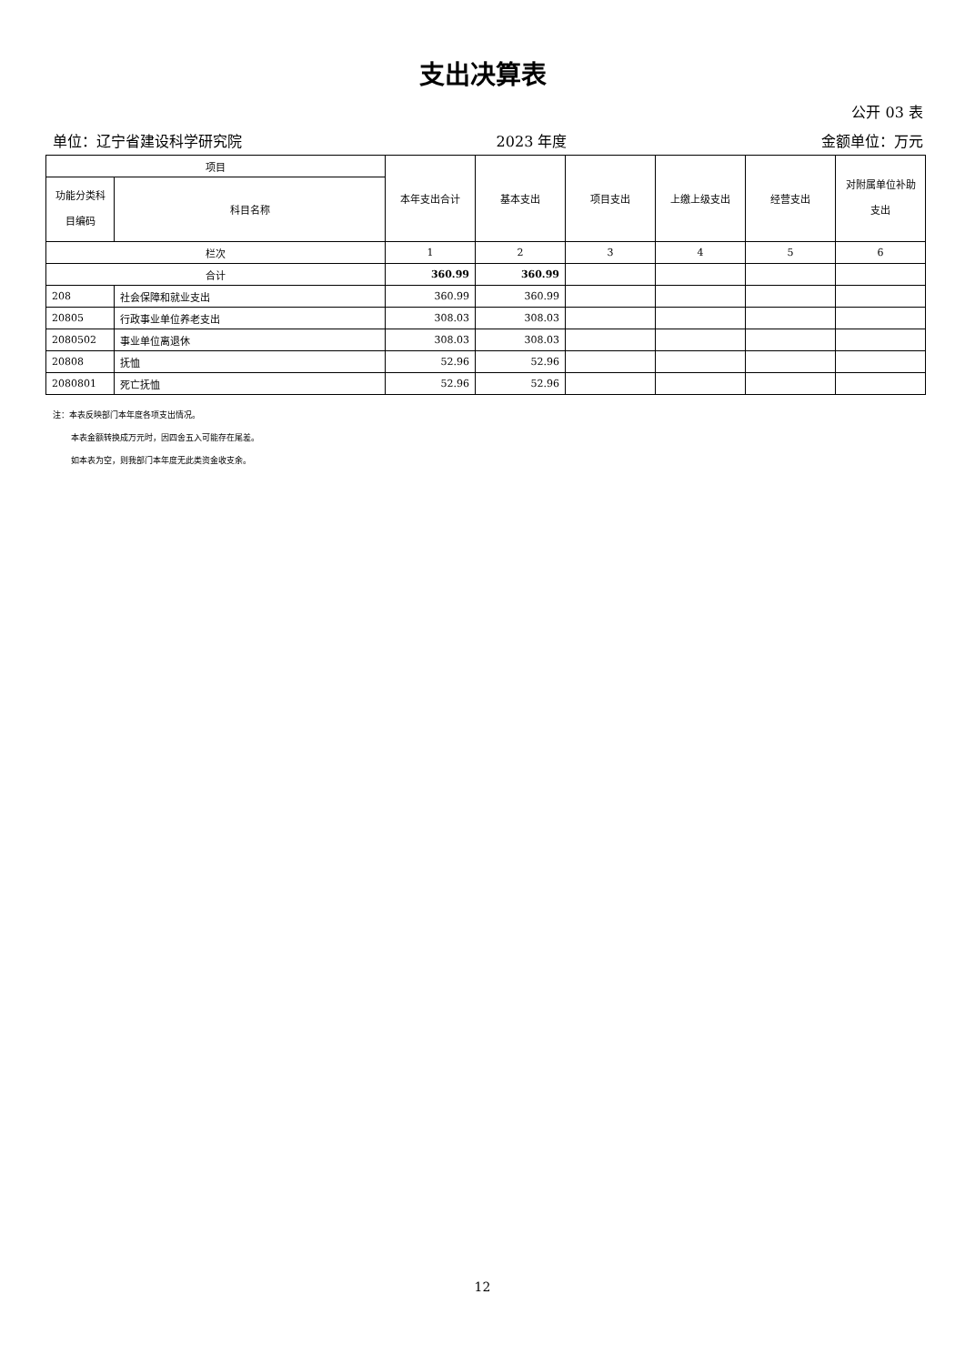支出决算表
公开 03 表
单位：辽宁省建设科学研究院 2023 年度 金额单位：万元
| 项目 | | 本年支出合计 | 基本支出 | 项目支出 | 上缴上级支出 | 经营支出 | 对附属单位补助支出 |
| --- | --- | --- | --- | --- | --- | --- | --- |
| 功能分类科目编码 | 科目名称 | | | | | | |
| 栏次 | | 1 | 2 | 3 | 4 | 5 | 6 |
| 合计 | | 360.99 | 360.99 | | | | |
| 208 | 社会保障和就业支出 | 360.99 | 360.99 | | | | |
| 20805 | 行政事业单位养老支出 | 308.03 | 308.03 | | | | |
| 2080502 | 事业单位离退休 | 308.03 | 308.03 | | | | |
| 20808 | 抚恤 | 52.96 | 52.96 | | | | |
| 2080801 | 死亡抚恤 | 52.96 | 52.96 | | | | |
注：本表反映部门本年度各项支出情况。
本表金额转换成万元时，因四舍五入可能存在尾差。
如本表为空，则我部门本年度无此类资金收支余。
12